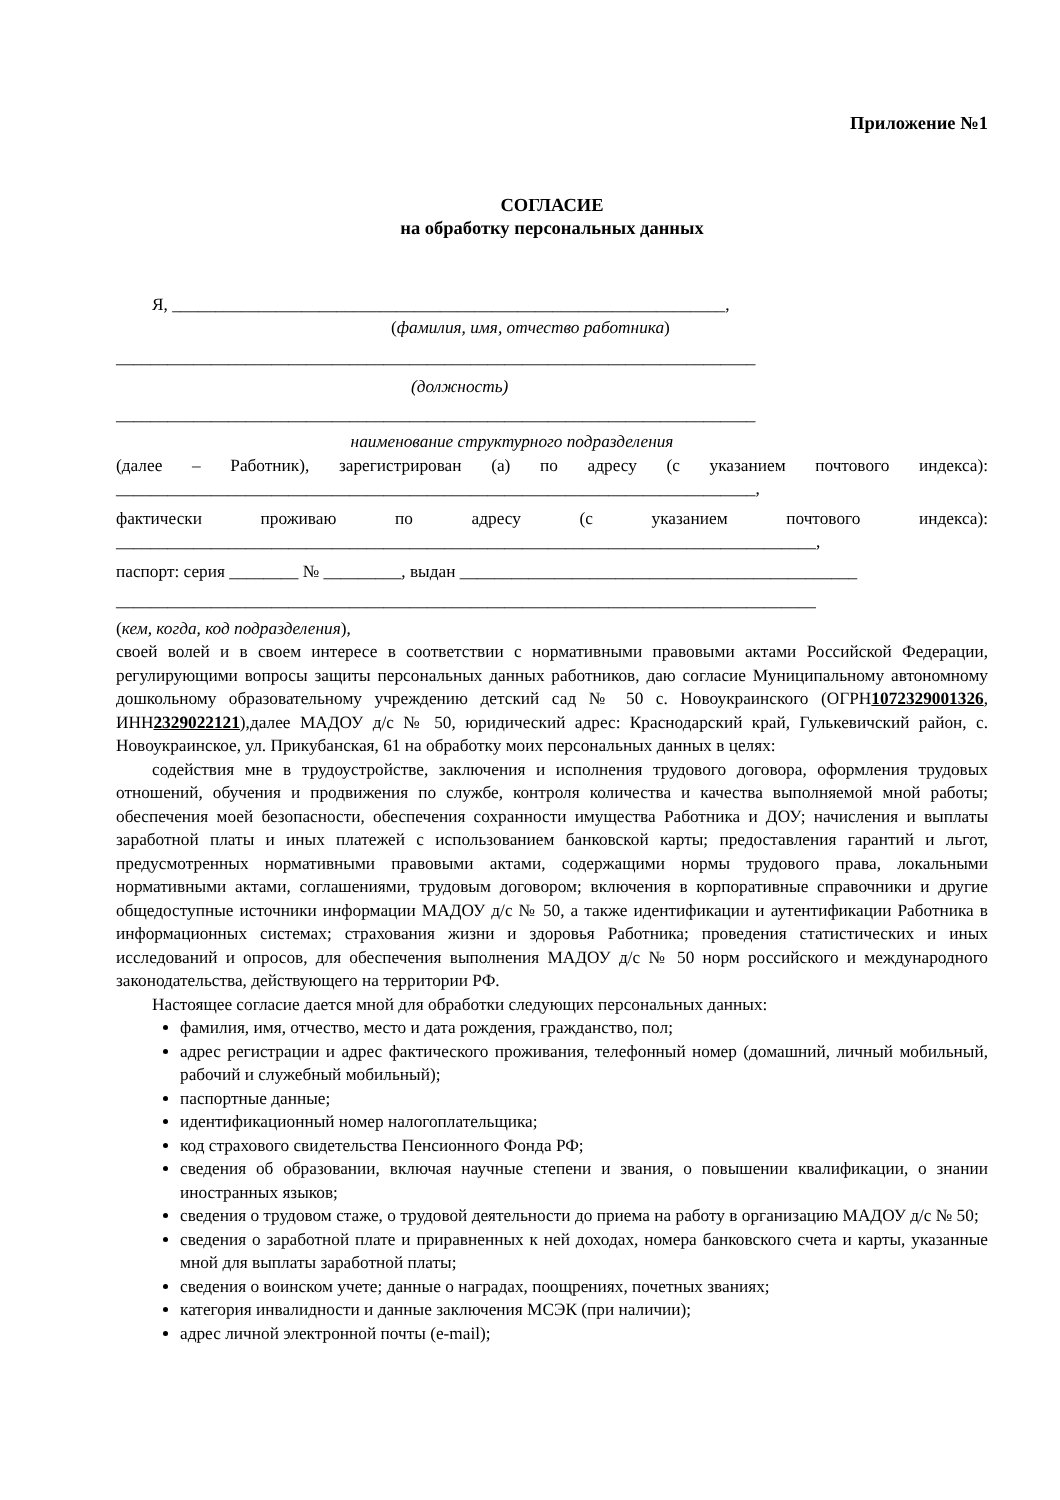Приложение №1
СОГЛАСИЕ
на обработку персональных данных
Я, ________________________________________________________________,
(фамилия, имя, отчество работника)
__________________________________________________________________________
(должность)
__________________________________________________________________________
наименование структурного подразделения
(далее – Работник), зарегистрирован (а) по адресу (с указанием почтового индекса): __________________________________________________________________________,
фактически проживаю по адресу (с указанием почтового индекса): _________________________________________________________________________________,
паспорт: серия ________ № _________, выдан ______________________________________________
_________________________________________________________________________________
(кем, когда, код подразделения),
своей волей и в своем интересе в соответствии с нормативными правовыми актами Российской Федерации, регулирующими вопросы защиты персональных данных работников, даю согласие Муниципальному автономному дошкольному образовательному учреждению детский сад № 50 с. Новоукраинского (ОГРН1072329001326, ИНН2329022121),далее МАДОУ д/с № 50, юридический адрес: Краснодарский край, Гулькевичский район, с. Новоукраинское, ул. Прикубанская, 61 на обработку моих персональных данных в целях:
содействия мне в трудоустройстве, заключения и исполнения трудового договора, оформления трудовых отношений, обучения и продвижения по службе, контроля количества и качества выполняемой мной работы; обеспечения моей безопасности, обеспечения сохранности имущества Работника и ДОУ; начисления и выплаты заработной платы и иных платежей с использованием банковской карты; предоставления гарантий и льгот, предусмотренных нормативными правовыми актами, содержащими нормы трудового права, локальными нормативными актами, соглашениями, трудовым договором; включения в корпоративные справочники и другие общедоступные источники информации МАДОУ д/с № 50, а также идентификации и аутентификации Работника в информационных системах; страхования жизни и здоровья Работника; проведения статистических и иных исследований и опросов, для обеспечения выполнения МАДОУ д/с № 50 норм российского и международного законодательства, действующего на территории РФ.
Настоящее согласие дается мной для обработки следующих персональных данных:
фамилия, имя, отчество, место и дата рождения, гражданство, пол;
адрес регистрации и адрес фактического проживания, телефонный номер (домашний, личный мобильный, рабочий и служебный мобильный);
паспортные данные;
идентификационный номер налогоплательщика;
код страхового свидетельства Пенсионного Фонда РФ;
сведения об образовании, включая научные степени и звания, о повышении квалификации, о знании иностранных языков;
сведения о трудовом стаже, о трудовой деятельности до приема на работу в организацию МАДОУ д/с № 50;
сведения о заработной плате и приравненных к ней доходах, номера банковского счета и карты, указанные мной для выплаты заработной платы;
сведения о воинском учете; данные о наградах, поощрениях, почетных званиях;
категория инвалидности и данные заключения МСЭК (при наличии);
адрес личной электронной почты (e-mail);